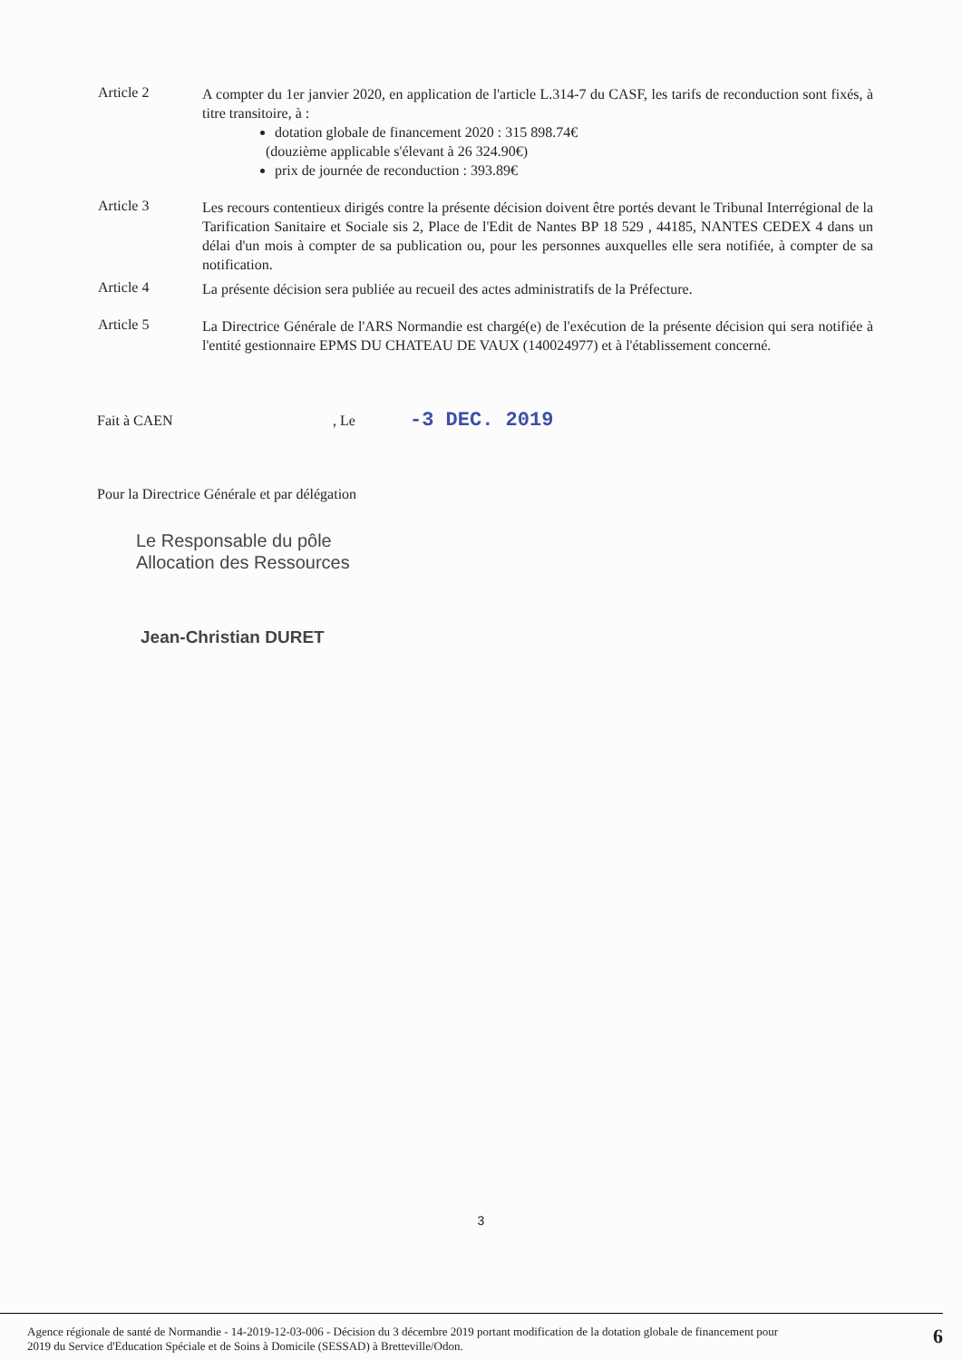Article 2
A compter du 1er janvier 2020, en application de l'article L.314-7 du CASF, les tarifs de reconduction sont fixés, à titre transitoire, à :
dotation globale de financement 2020 : 315 898.74€
(douzième applicable s'élevant à 26 324.90€)
prix de journée de reconduction : 393.89€
Article 3
Les recours contentieux dirigés contre la présente décision doivent être portés devant le Tribunal Interrégional de la Tarification Sanitaire et Sociale sis 2, Place de l'Edit de Nantes BP 18 529 , 44185, NANTES CEDEX 4 dans un délai d'un mois à compter de sa publication ou, pour les personnes auxquelles elle sera notifiée, à compter de sa notification.
Article 4
La présente décision sera publiée au recueil des actes administratifs de la Préfecture.
Article 5
La Directrice Générale de l'ARS Normandie est chargé(e) de l'exécution de la présente décision qui sera notifiée à l'entité gestionnaire EPMS DU CHATEAU DE VAUX (140024977) et à l'établissement concerné.
Fait à CAEN, Le -3 DEC. 2019
Pour la Directrice Générale et par délégation
Le Responsable du pôle
Allocation des Ressources
Jean-Christian DURET
3
Agence régionale de santé de Normandie - 14-2019-12-03-006 - Décision du 3 décembre 2019 portant modification de la dotation globale de financement pour
2019 du Service d'Education Spéciale et de Soins à Domicile (SESSAD) à Bretteville/Odon.
6